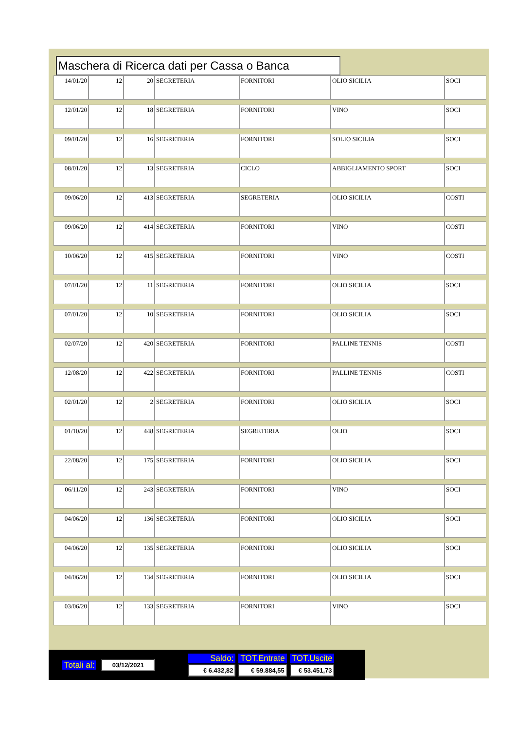Maschera di Ricerca dati per Cassa o Banca
| 14/01/20 | 12 | 20 | SEGRETERIA | FORNITORI | OLIO SICILIA | SOCI |
| 12/01/20 | 12 | 18 | SEGRETERIA | FORNITORI | VINO | SOCI |
| 09/01/20 | 12 | 16 | SEGRETERIA | FORNITORI | SOLIO SICILIA | SOCI |
| 08/01/20 | 12 | 13 | SEGRETERIA | CICLO | ABBIGLIAMENTO SPORT | SOCI |
| 09/06/20 | 12 | 413 | SEGRETERIA | SEGRETERIA | OLIO SICILIA | COSTI |
| 09/06/20 | 12 | 414 | SEGRETERIA | FORNITORI | VINO | COSTI |
| 10/06/20 | 12 | 415 | SEGRETERIA | FORNITORI | VINO | COSTI |
| 07/01/20 | 12 | 11 | SEGRETERIA | FORNITORI | OLIO SICILIA | SOCI |
| 07/01/20 | 12 | 10 | SEGRETERIA | FORNITORI | OLIO SICILIA | SOCI |
| 02/07/20 | 12 | 420 | SEGRETERIA | FORNITORI | PALLINE TENNIS | COSTI |
| 12/08/20 | 12 | 422 | SEGRETERIA | FORNITORI | PALLINE TENNIS | COSTI |
| 02/01/20 | 12 | 2 | SEGRETERIA | FORNITORI | OLIO SICILIA | SOCI |
| 01/10/20 | 12 | 448 | SEGRETERIA | SEGRETERIA | OLIO | SOCI |
| 22/08/20 | 12 | 175 | SEGRETERIA | FORNITORI | OLIO SICILIA | SOCI |
| 06/11/20 | 12 | 243 | SEGRETERIA | FORNITORI | VINO | SOCI |
| 04/06/20 | 12 | 136 | SEGRETERIA | FORNITORI | OLIO SICILIA | SOCI |
| 04/06/20 | 12 | 135 | SEGRETERIA | FORNITORI | OLIO SICILIA | SOCI |
| 04/06/20 | 12 | 134 | SEGRETERIA | FORNITORI | OLIO SICILIA | SOCI |
| 03/06/20 | 12 | 133 | SEGRETERIA | FORNITORI | VINO | SOCI |
| Totali al: | 03/12/2021 | | Saldo: | TOT.Entrate | TOT.Uscite |
| | | | € 6.432,82 | € 59.884,55 | € 53.451,73 |